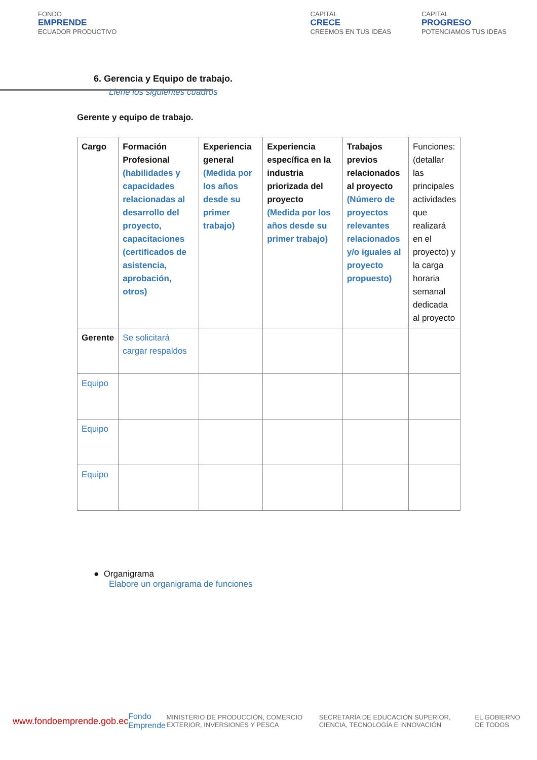FONDO
EMPRENDE
ECUADOR PRODUCTIVO
CAPITAL
CRECE
CREEMOS EN TUS IDEAS
CAPITAL
PROGRESO
POTENCIAMOS TUS IDEAS
6. Gerencia y Equipo de trabajo.
Llene los siguientes cuadros
Gerente y equipo de trabajo.
| Cargo | Formación Profesional (habilidades y capacidades relacionadas al desarrollo del proyecto, capacitaciones (certificados de asistencia, aprobación, otros) | Experiencia general (Medida por los años desde su primer trabajo) | Experiencia específica en la industria priorizada del proyecto (Medida por los años desde su primer trabajo) | Trabajos previos relacionados al proyecto (Número de proyectos relevantes relacionados y/o iguales al proyecto propuesto) | Funciones: (detallar las principales actividades que realizará en el proyecto) y la carga horaria semanal dedicada al proyecto |
| Gerente | Se solicitará cargar respaldos | | | | |
| Equipo | | | | | |
| Equipo | | | | | |
| Equipo | | | | | |
● Organigrama
Elabore un organigrama de funciones
www.fondoemprende.gob.ec Fondo Emprende MINISTERIO DE PRODUCCIÓN, COMERCIO EXTERIOR, INVERSIONES Y PESCA SECRETARÍA DE EDUCACIÓN SUPERIOR, CIENCIA, TECNOLOGÍA E INNOVACIÓN EL GOBIERNO DE TODOS